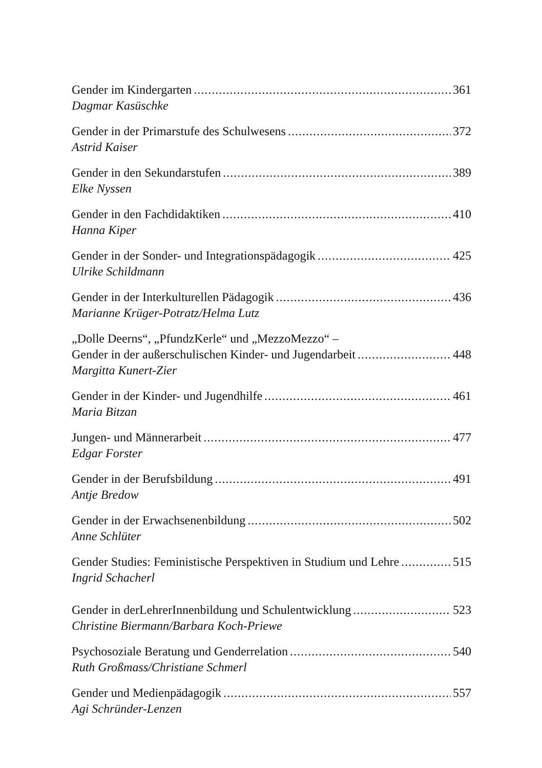Gender im Kindergarten 361
Dagmar Kasüschke
Gender in der Primarstufe des Schulwesens 372
Astrid Kaiser
Gender in den Sekundarstufen 389
Elke Nyssen
Gender in den Fachdidaktiken 410
Hanna Kiper
Gender in der Sonder- und Integrationspädagogik 425
Ulrike Schildmann
Gender in der Interkulturellen Pädagogik 436
Marianne Krüger-Potratz/Helma Lutz
„Dolle Deerns“, „PfundzKerle“ und „MezzoMezzo“ –
Gender in der außerschulischen Kinder- und Jugendarbeit 448
Margitta Kunert-Zier
Gender in der Kinder- und Jugendhilfe 461
Maria Bitzan
Jungen- und Männerarbeit 477
Edgar Forster
Gender in der Berufsbildung 491
Antje Bredow
Gender in der Erwachsenenbildung 502
Anne Schlüter
Gender Studies: Feministische Perspektiven in Studium und Lehre 515
Ingrid Schacherl
Gender in derLehrerInnenbildung und Schulentwicklung 523
Christine Biermann/Barbara Koch-Priewe
Psychosoziale Beratung und Genderrelation 540
Ruth Großmass/Christiane Schmerl
Gender und Medienpädagogik 557
Agi Schründer-Lenzen